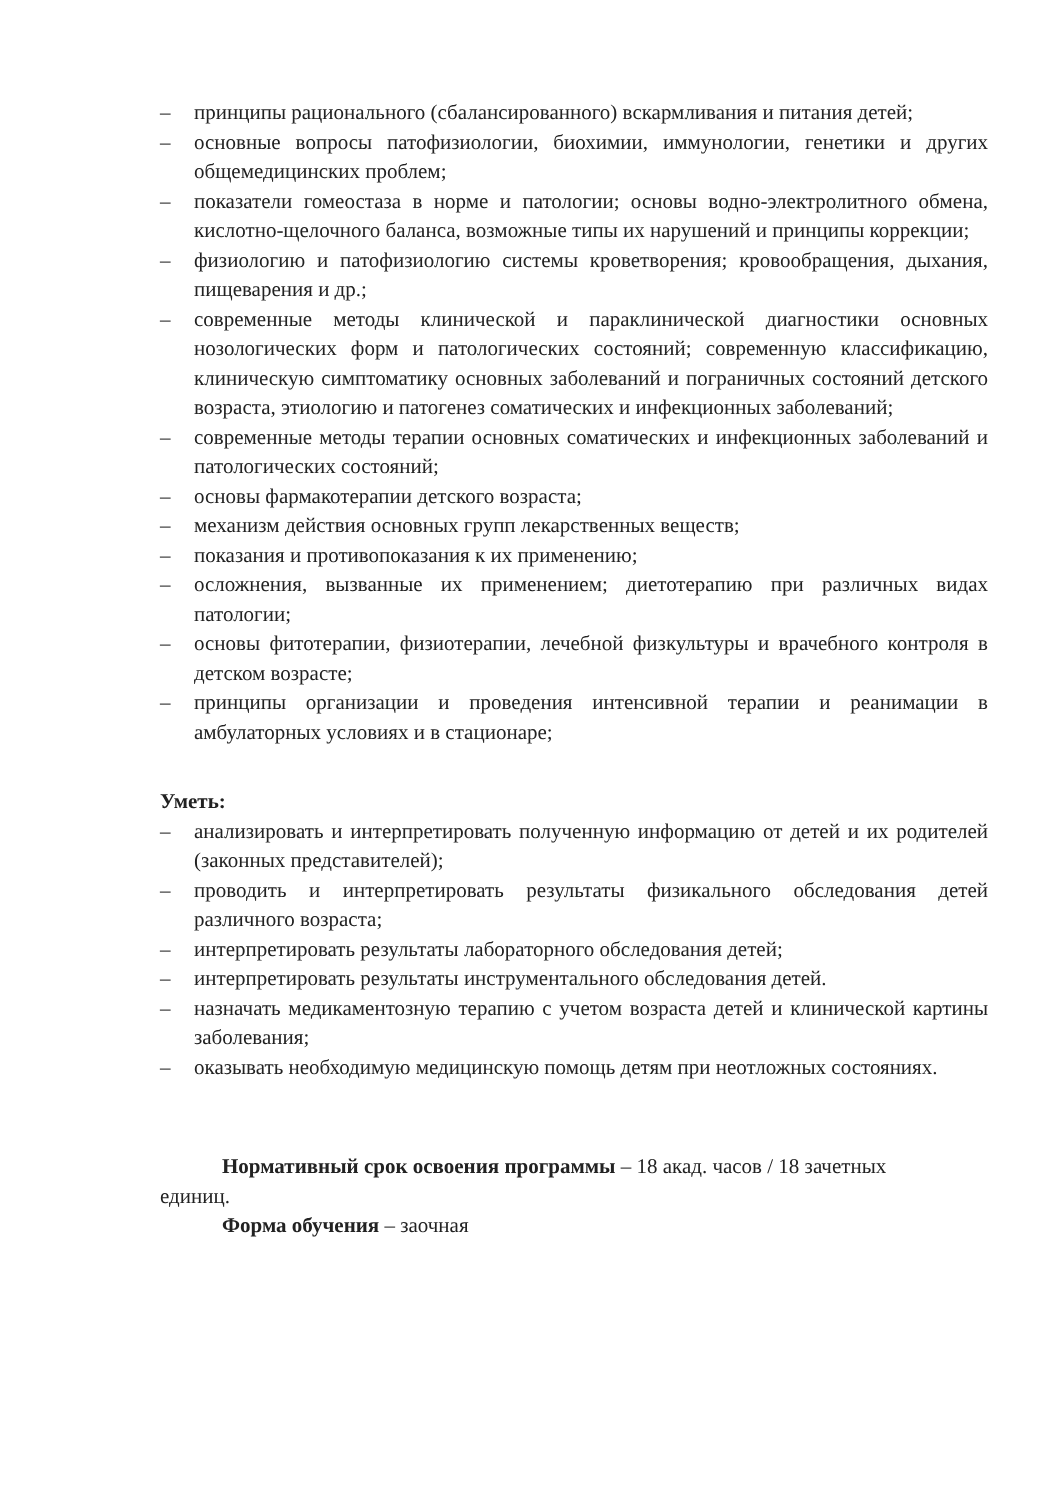– принципы рационального (сбалансированного) вскармливания и питания детей;
– основные вопросы патофизиологии, биохимии, иммунологии, генетики и других общемедицинских проблем;
– показатели гомеостаза в норме и патологии; основы водно-электролитного обмена, кислотно-щелочного баланса, возможные типы их нарушений и принципы коррекции;
– физиологию и патофизиологию системы кроветворения; кровообращения, дыхания, пищеварения и др.;
– современные методы клинической и параклинической диагностики основных нозологических форм и патологических состояний; современную классификацию, клиническую симптоматику основных заболеваний и пограничных состояний детского возраста, этиологию и патогенез соматических и инфекционных заболеваний;
– современные методы терапии основных соматических и инфекционных заболеваний и патологических состояний;
– основы фармакотерапии детского возраста;
– механизм действия основных групп лекарственных веществ;
– показания и противопоказания к их применению;
– осложнения, вызванные их применением; диетотерапию при различных видах патологии;
– основы фитотерапии, физиотерапии, лечебной физкультуры и врачебного контроля в детском возрасте;
– принципы организации и проведения интенсивной терапии и реанимации в амбулаторных условиях и в стационаре;
Уметь:
– анализировать и интерпретировать полученную информацию от детей и их родителей (законных представителей);
– проводить и интерпретировать результаты физикального обследования детей различного возраста;
– интерпретировать результаты лабораторного обследования детей;
– интерпретировать результаты инструментального обследования детей.
– назначать медикаментозную терапию с учетом возраста детей и клинической картины заболевания;
– оказывать необходимую медицинскую помощь детям при неотложных состояниях.
Нормативный срок освоения программы – 18 акад. часов / 18 зачетных единиц.
Форма обучения – заочная